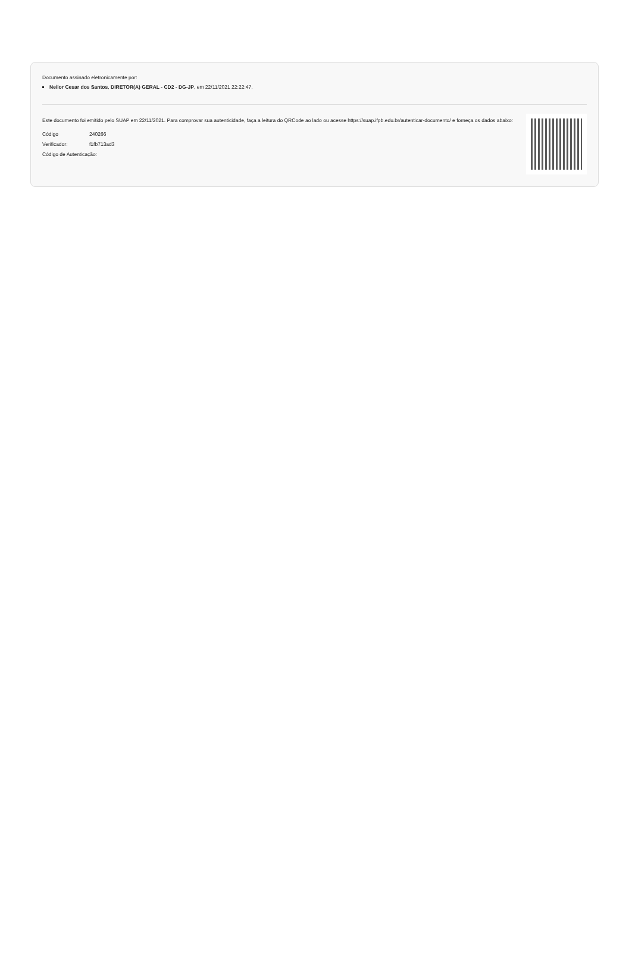Documento assinado eletronicamente por:
Neilor Cesar dos Santos, DIRETOR(A) GERAL - CD2 - DG-JP, em 22/11/2021 22:22:47.
Este documento foi emitido pelo SUAP em 22/11/2021. Para comprovar sua autenticidade, faça a leitura do QRCode ao lado ou acesse https://suap.ifpb.edu.br/autenticar-documento/ e forneça os dados abaixo:
| Código | 240266 |
| Verificador: | f1fb713ad3 |
| Código de Autenticação: | |